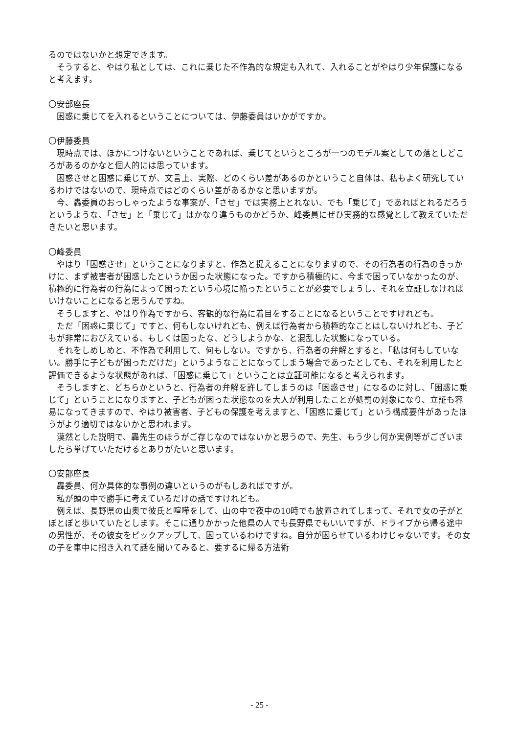るのではないかと想定できます。
そうすると、やはり私としては、これに乗じた不作為的な規定も入れて、入れることがやはり少年保護になると考えます。
〇安部座長
困惑に乗じてを入れるということについては、伊藤委員はいかがですか。
〇伊藤委員
現時点では、ほかにつけないということであれば、乗じてというところが一つのモデル案としての落としどころがあるのかなと個人的には思っています。
困惑させと困惑に乗じてが、文言上、実際、どのくらい差があるのかということ自体は、私もよく研究しているわけではないので、現時点ではどのくらい差があるかなと思いますが。
今、轟委員のおっしゃったような事案が、「させ」では実務上とれない、でも「乗じて」であればとれるだろうというような、「させ」と「乗じて」はかなり違うものかどうか、峰委員にぜひ実務的な感覚として教えていただきたいと思います。
〇峰委員
やはり「困惑させ」ということになりますと、作為と捉えることになりますので、その行為者の行為のきっかけに、まず被害者が困惑したというか困った状態になった。ですから積極的に、今まで困っていなかったのが、積極的に行為者の行為によって困ったという心境に陥ったということが必要でしょうし、それを立証しなければいけないことになると思うんですね。
そうしますと、やはり作為ですから、客観的な行為に着目をすることになるということですけれども。
ただ「困惑に乗じて」ですと、何もしないけれども、例えば行為者から積極的なことはしないけれども、子どもが非常におびえている、もしくは困ったな、どうしようかな、と混乱した状態になっている。
それをしめしめと、不作為で利用して、何もしない。ですから、行為者の弁解とすると、「私は何もしていない。勝手に子どもが困っただけだ」というようなことになってしまう場合であったとしても、それを利用したと評価できるような状態があれば、「困惑に乗じて」ということは立証可能になると考えられます。
そうしますと、どちらかというと、行為者の弁解を許してしまうのは「困惑させ」になるのに対し、「困惑に乗じて」ということになりますと、子どもが困った状態なのを大人が利用したことが処罰の対象になり、立証も容易になってきますので、やはり被害者、子どもの保護を考えますと、「困惑に乗じて」という構成要件があったほうがより適切ではないかと思われます。
漠然とした説明で、轟先生のほうがご存じなのではないかと思うので、先生、もう少し何か実例等がございましたら挙げていただけるとありがたいと思います。
〇安部座長
轟委員、何か具体的な事例の違いというのがもしあればですが。
私が頭の中で勝手に考えているだけの話ですけれども。
例えば、長野県の山奥で彼氏と喧嘩をして、山の中で夜中の10時でも放置されてしまって、それで女の子がとぼとぼと歩いていたとします。そこに通りかかった他県の人でも長野県でもいいですが、ドライブから帰る途中の男性が、その彼女をピックアップして、困っているわけですね。自分が困らせているわけじゃないです。その女の子を車中に招き入れて話を聞いてみると、要するに帰る方法術
- 25 -